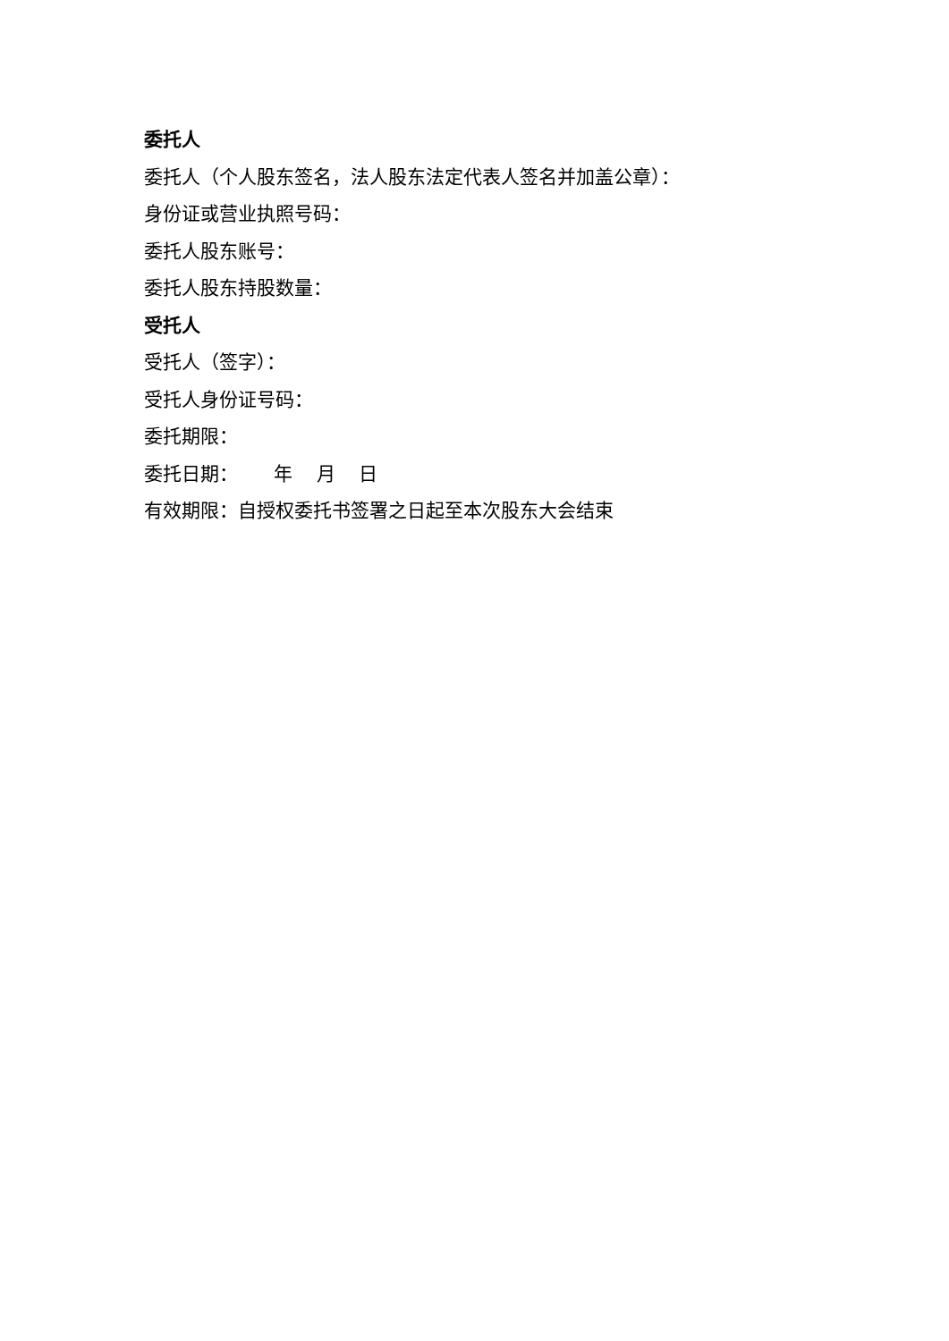委托人
委托人（个人股东签名，法人股东法定代表人签名并加盖公章）：
身份证或营业执照号码：
委托人股东账号：
委托人股东持股数量：
受托人
受托人（签字）：
受托人身份证号码：
委托期限：
委托日期： 年 月 日
有效期限：自授权委托书签署之日起至本次股东大会结束